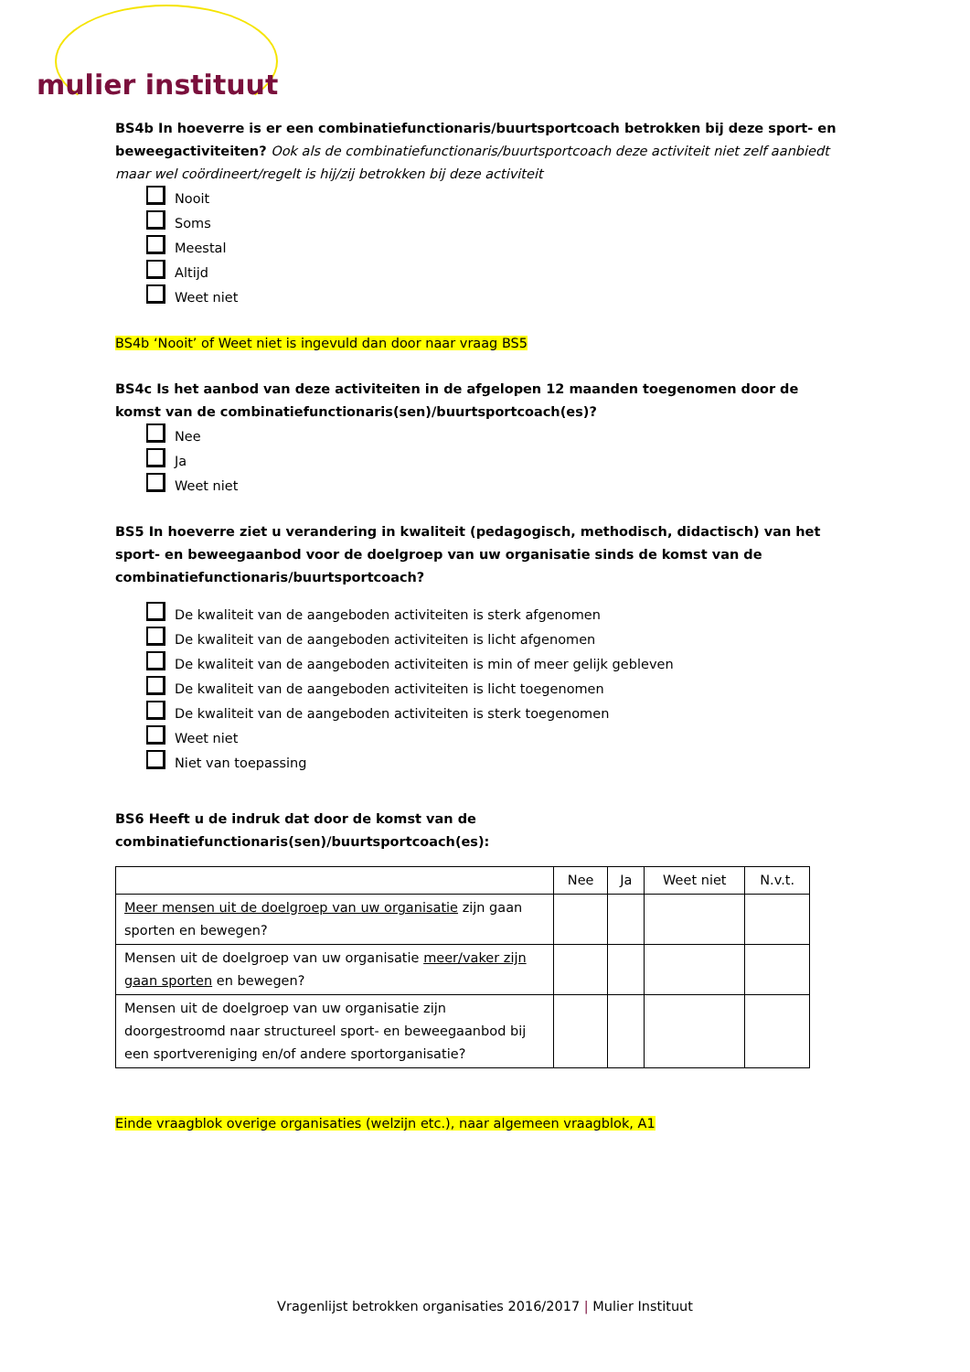mulier instituut
BS4b In hoeverre is er een combinatiefunctionaris/buurtsportcoach betrokken bij deze sport- en beweegactiviteiten? Ook als de combinatiefunctionaris/buurtsportcoach deze activiteit niet zelf aanbiedt maar wel coördineert/regelt is hij/zij betrokken bij deze activiteit
Nooit
Soms
Meestal
Altijd
Weet niet
BS4b ‘Nooit’ of Weet niet is ingevuld dan door naar vraag BS5
BS4c Is het aanbod van deze activiteiten in de afgelopen 12 maanden toegenomen door de komst van de combinatiefunctionaris(sen)/buurtsportcoach(es)?
Nee
Ja
Weet niet
BS5 In hoeverre ziet u verandering in kwaliteit (pedagogisch, methodisch, didactisch) van het sport- en beweegaanbod voor de doelgroep van uw organisatie sinds de komst van de combinatiefunctionaris/buurtsportcoach?
De kwaliteit van de aangeboden activiteiten is sterk afgenomen
De kwaliteit van de aangeboden activiteiten is licht afgenomen
De kwaliteit van de aangeboden activiteiten is min of meer gelijk gebleven
De kwaliteit van de aangeboden activiteiten is licht toegenomen
De kwaliteit van de aangeboden activiteiten is sterk toegenomen
Weet niet
Niet van toepassing
BS6 Heeft u de indruk dat door de komst van de combinatiefunctionaris(sen)/buurtsportcoach(es):
| | Nee | Ja | Weet niet | N.v.t. |
| --- | --- | --- | --- | --- |
| Meer mensen uit de doelgroep van uw organisatie zijn gaan sporten en bewegen? | | | | |
| Mensen uit de doelgroep van uw organisatie meer/vaker zijn gaan sporten en bewegen? | | | | |
| Mensen uit de doelgroep van uw organisatie zijn doorgestroomd naar structureel sport- en beweegaanbod bij een sportvereniging en/of andere sportorganisatie? | | | | |
Einde vraagblok overige organisaties (welzijn etc.), naar algemeen vraagblok, A1
Vragenlijst betrokken organisaties 2016/2017 | Mulier Instituut